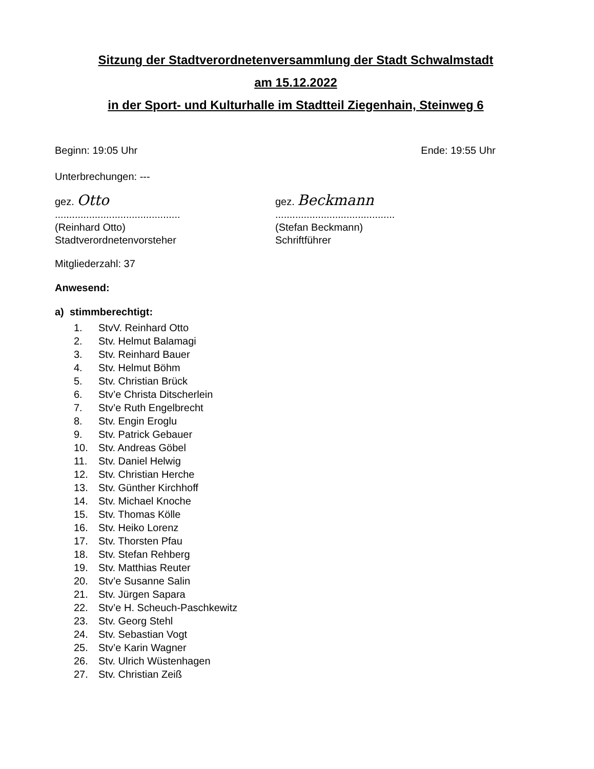Sitzung der Stadtverordnetenversammlung der Stadt Schwalmstadt
am 15.12.2022
in der Sport- und Kulturhalle im Stadtteil Ziegenhain, Steinweg 6
Beginn: 19:05 Uhr Ende: 19:55 Uhr
Unterbrechungen: ---
gez. Otto
............................................
(Reinhard Otto)
Stadtverordnetenvorsteher
gez. Beckmann
..........................................
(Stefan Beckmann)
Schriftführer
Mitgliederzahl: 37
Anwesend:
a) stimmberechtigt:
1. StvV. Reinhard Otto
2. Stv. Helmut Balamagi
3. Stv. Reinhard Bauer
4. Stv. Helmut Böhm
5. Stv. Christian Brück
6. Stv’e Christa Ditscherlein
7. Stv’e Ruth Engelbrecht
8. Stv. Engin Eroglu
9. Stv. Patrick Gebauer
10. Stv. Andreas Göbel
11. Stv. Daniel Helwig
12. Stv. Christian Herche
13. Stv. Günther Kirchhoff
14. Stv. Michael Knoche
15. Stv. Thomas Kölle
16. Stv. Heiko Lorenz
17. Stv. Thorsten Pfau
18. Stv. Stefan Rehberg
19. Stv. Matthias Reuter
20. Stv’e Susanne Salin
21. Stv. Jürgen Sapara
22. Stv’e H. Scheuch-Paschkewitz
23. Stv. Georg Stehl
24. Stv. Sebastian Vogt
25. Stv’e Karin Wagner
26. Stv. Ulrich Wüstenhagen
27. Stv. Christian Zeiß